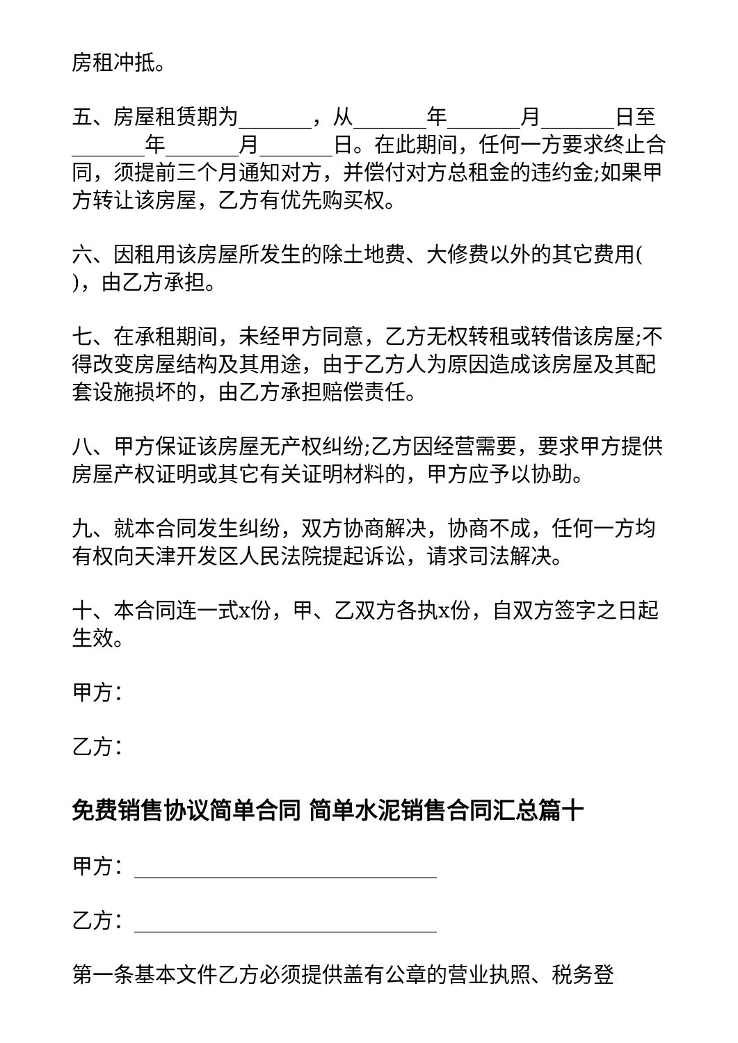房租冲抵。
五、房屋租赁期为_______，从_______年_______月_______日至_______年_______月_______日。在此期间，任何一方要求终止合同，须提前三个月通知对方，并偿付对方总租金的违约金;如果甲方转让该房屋，乙方有优先购买权。
六、因租用该房屋所发生的除土地费、大修费以外的其它费用( )，由乙方承担。
七、在承租期间，未经甲方同意，乙方无权转租或转借该房屋;不得改变房屋结构及其用途，由于乙方人为原因造成该房屋及其配套设施损坏的，由乙方承担赔偿责任。
八、甲方保证该房屋无产权纠纷;乙方因经营需要，要求甲方提供房屋产权证明或其它有关证明材料的，甲方应予以协助。
九、就本合同发生纠纷，双方协商解决，协商不成，任何一方均有权向天津开发区人民法院提起诉讼，请求司法解决。
十、本合同连一式x份，甲、乙双方各执x份，自双方签字之日起生效。
甲方：
乙方：
免费销售协议简单合同 简单水泥销售合同汇总篇十
甲方：_____________________________
乙方：_____________________________
第一条基本文件乙方必须提供盖有公章的营业执照、税务登